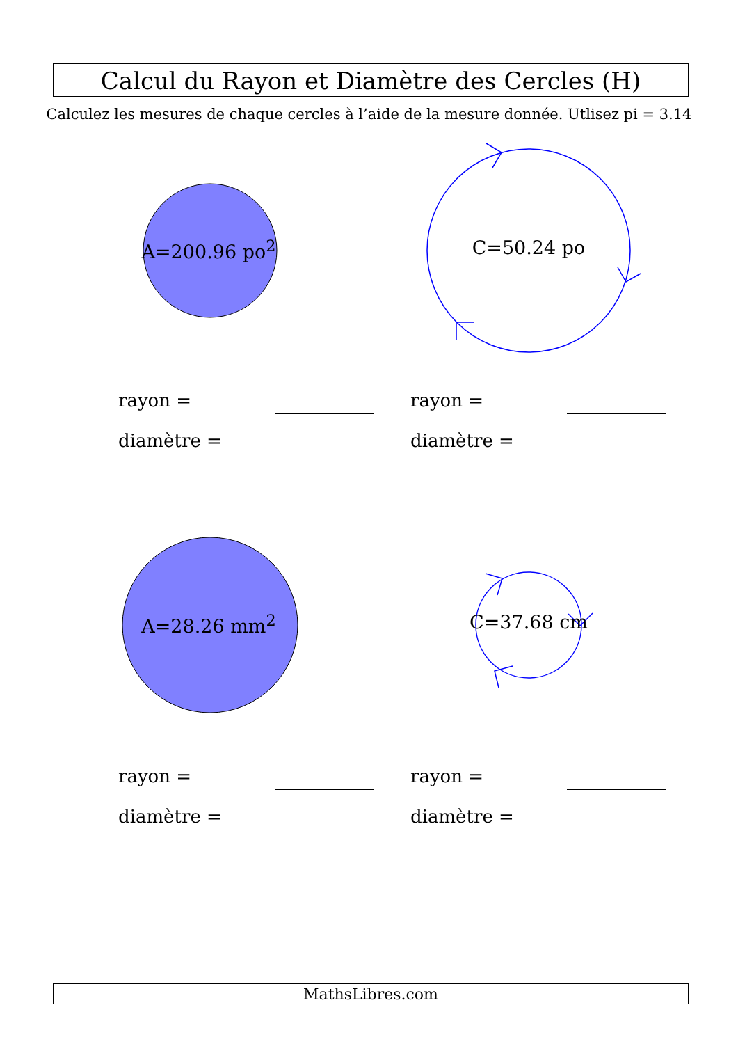Calcul du Rayon et Diamètre des Cercles (H)
Calculez les mesures de chaque cercles à l’aide de la mesure donnée. Utlisez pi = 3.14
A=200.96 po<sup>2</sup>
rayon =
diamètre =
C=50.24 po
rayon =
diamètre =
A=28.26 mm<sup>2</sup>
rayon =
diamètre =
C=37.68 cm
rayon =
diamètre =
MathsLibres.com